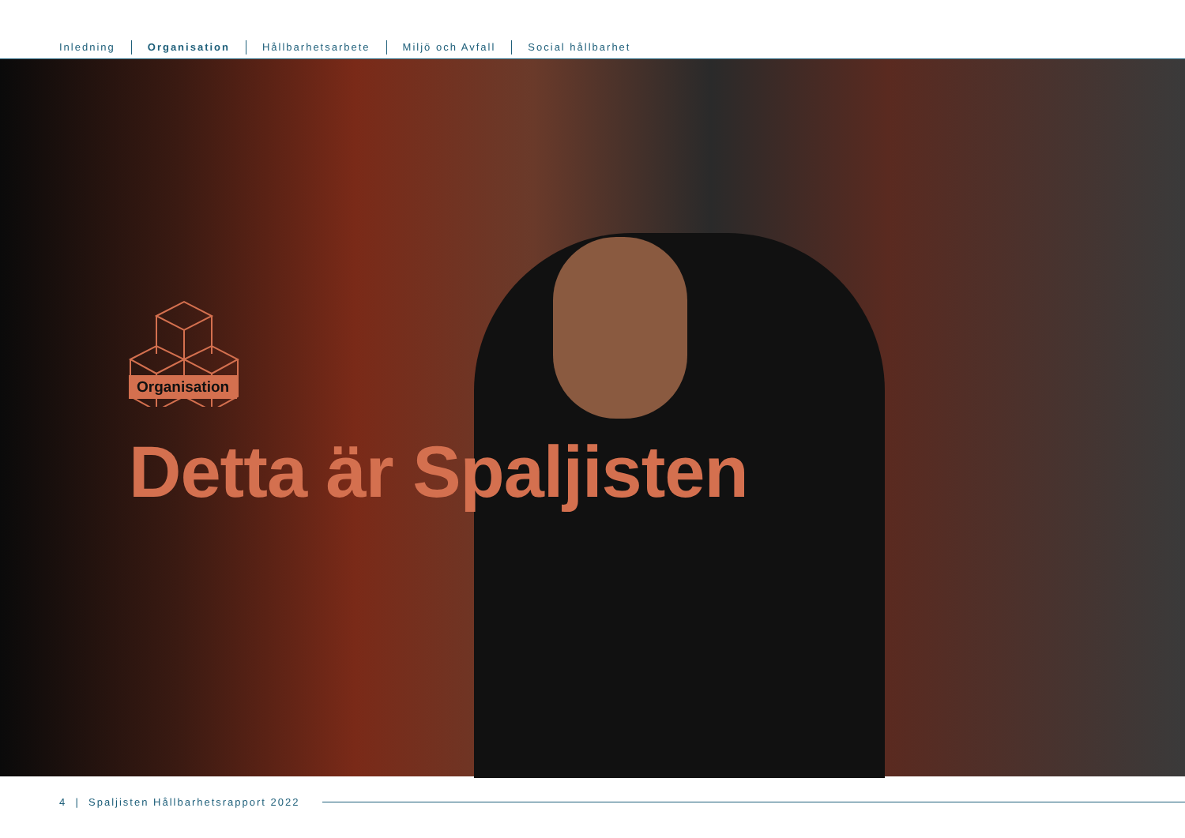Inledning Organisation Hållbarhetsarbete Miljö och Avfall Social hållbarhet
Organisation
Detta är Spaljisten
4 | Spaljisten Hållbarhetsrapport 2022